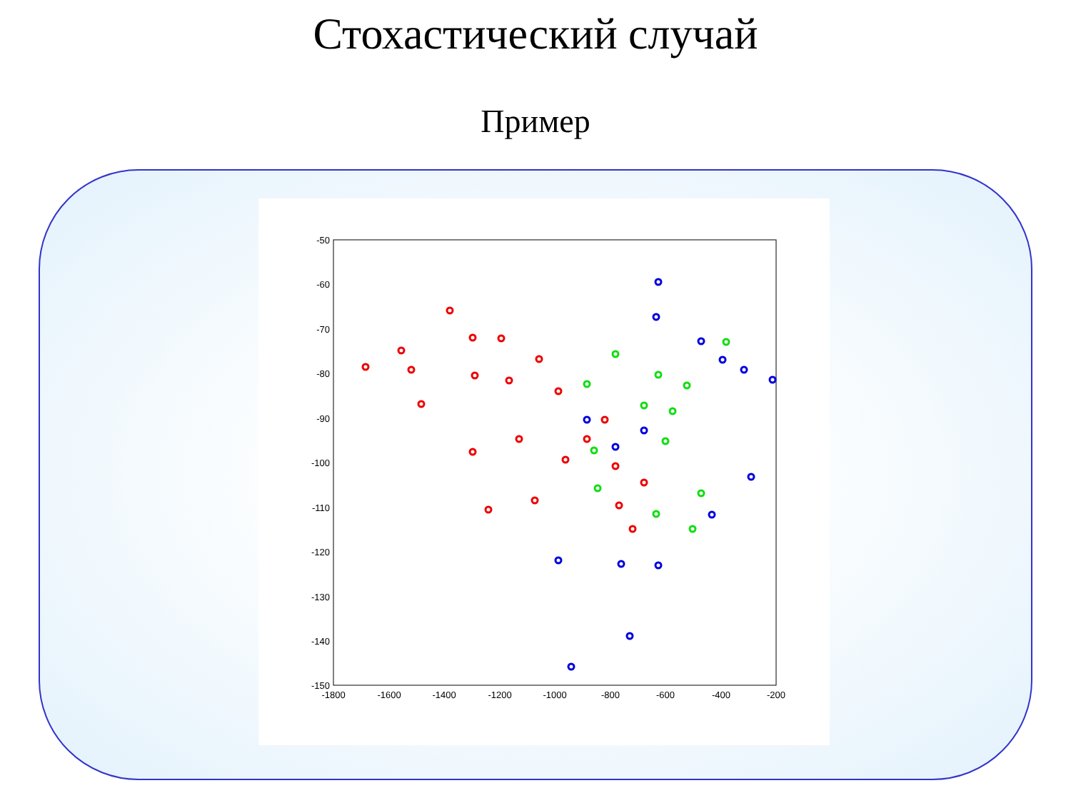Стохастический случай
Пример
-50
-60
-70
-80
-90
-100
-110
-120
-130
-140
-150
-1800
-1600
-1400
-1200
-1000
-800
-600
-400
-200